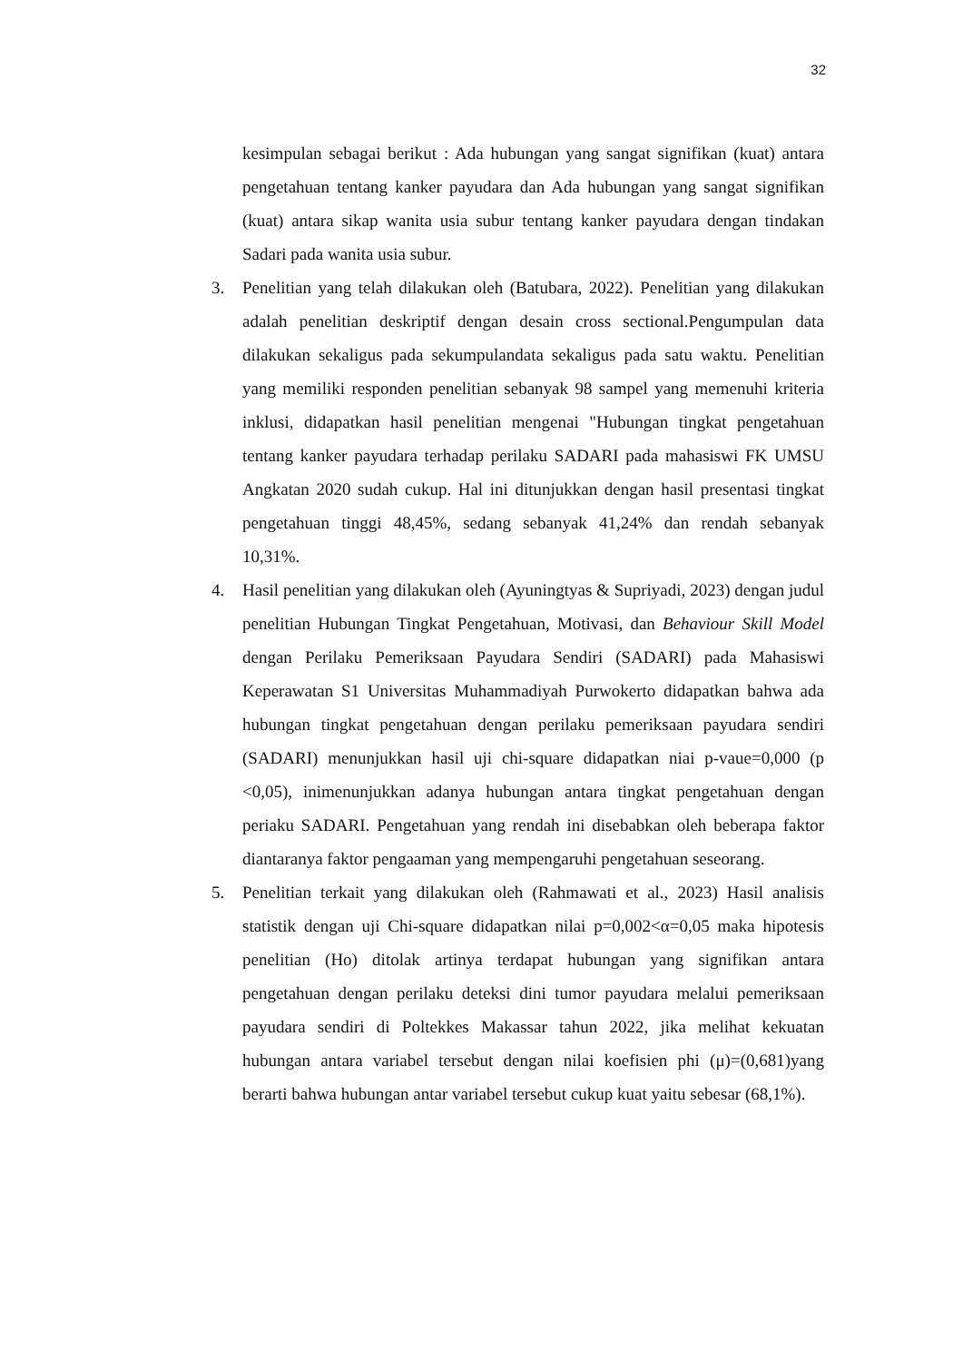32
kesimpulan sebagai berikut : Ada hubungan yang sangat signifikan (kuat) antara pengetahuan tentang kanker payudara dan Ada hubungan yang sangat signifikan (kuat) antara sikap wanita usia subur tentang kanker payudara dengan tindakan Sadari pada wanita usia subur.
3. Penelitian yang telah dilakukan oleh (Batubara, 2022). Penelitian yang dilakukan adalah penelitian deskriptif dengan desain cross sectional.Pengumpulan data dilakukan sekaligus pada sekumpulandata sekaligus pada satu waktu. Penelitian yang memiliki responden penelitian sebanyak 98 sampel yang memenuhi kriteria inklusi, didapatkan hasil penelitian mengenai "Hubungan tingkat pengetahuan tentang kanker payudara terhadap perilaku SADARI pada mahasiswi FK UMSU Angkatan 2020 sudah cukup. Hal ini ditunjukkan dengan hasil presentasi tingkat pengetahuan tinggi 48,45%, sedang sebanyak 41,24% dan rendah sebanyak 10,31%.
4. Hasil penelitian yang dilakukan oleh (Ayuningtyas & Supriyadi, 2023) dengan judul penelitian Hubungan Tingkat Pengetahuan, Motivasi, dan Behaviour Skill Model dengan Perilaku Pemeriksaan Payudara Sendiri (SADARI) pada Mahasiswi Keperawatan S1 Universitas Muhammadiyah Purwokerto didapatkan bahwa ada hubungan tingkat pengetahuan dengan perilaku pemeriksaan payudara sendiri (SADARI) menunjukkan hasil uji chi-square didapatkan niai p-vaue=0,000 (p <0,05), inimenunjukkan adanya hubungan antara tingkat pengetahuan dengan periaku SADARI. Pengetahuan yang rendah ini disebabkan oleh beberapa faktor diantaranya faktor pengaaman yang mempengaruhi pengetahuan seseorang.
5. Penelitian terkait yang dilakukan oleh (Rahmawati et al., 2023) Hasil analisis statistik dengan uji Chi-square didapatkan nilai p=0,002<α=0,05 maka hipotesis penelitian (Ho) ditolak artinya terdapat hubungan yang signifikan antara pengetahuan dengan perilaku deteksi dini tumor payudara melalui pemeriksaan payudara sendiri di Poltekkes Makassar tahun 2022, jika melihat kekuatan hubungan antara variabel tersebut dengan nilai koefisien phi (μ)=(0,681)yang berarti bahwa hubungan antar variabel tersebut cukup kuat yaitu sebesar (68,1%).